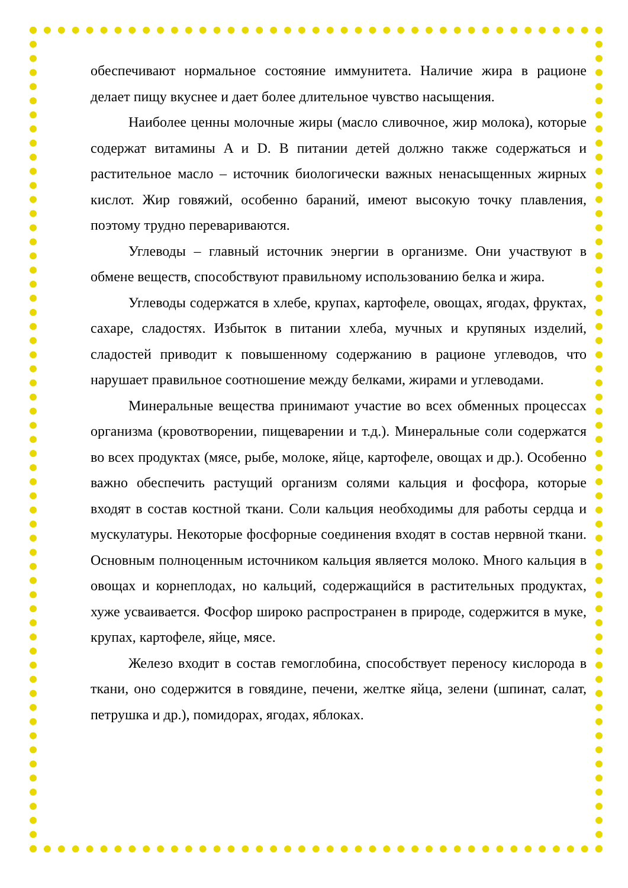обеспечивают нормальное состояние иммунитета. Наличие жира в рационе делает пищу вкуснее и дает более длительное чувство насыщения.
Наиболее ценны молочные жиры (масло сливочное, жир молока), которые содержат витамины A и D. В питании детей должно также содержаться и растительное масло – источник биологически важных ненасыщенных жирных кислот. Жир говяжий, особенно бараний, имеют высокую точку плавления, поэтому трудно перевариваются.
Углеводы – главный источник энергии в организме. Они участвуют в обмене веществ, способствуют правильному использованию белка и жира.
Углеводы содержатся в хлебе, крупах, картофеле, овощах, ягодах, фруктах, сахаре, сладостях. Избыток в питании хлеба, мучных и крупяных изделий, сладостей приводит к повышенному содержанию в рационе углеводов, что нарушает правильное соотношение между белками, жирами и углеводами.
Минеральные вещества принимают участие во всех обменных процессах организма (кровотворении, пищеварении и т.д.). Минеральные соли содержатся во всех продуктах (мясе, рыбе, молоке, яйце, картофеле, овощах и др.). Особенно важно обеспечить растущий организм солями кальция и фосфора, которые входят в состав костной ткани. Соли кальция необходимы для работы сердца и мускулатуры. Некоторые фосфорные соединения входят в состав нервной ткани. Основным полноценным источником кальция является молоко. Много кальция в овощах и корнеплодах, но кальций, содержащийся в растительных продуктах, хуже усваивается. Фосфор широко распространен в природе, содержится в муке, крупах, картофеле, яйце, мясе.
Железо входит в состав гемоглобина, способствует переносу кислорода в ткани, оно содержится в говядине, печени, желтке яйца, зелени (шпинат, салат, петрушка и др.), помидорах, ягодах, яблоках.